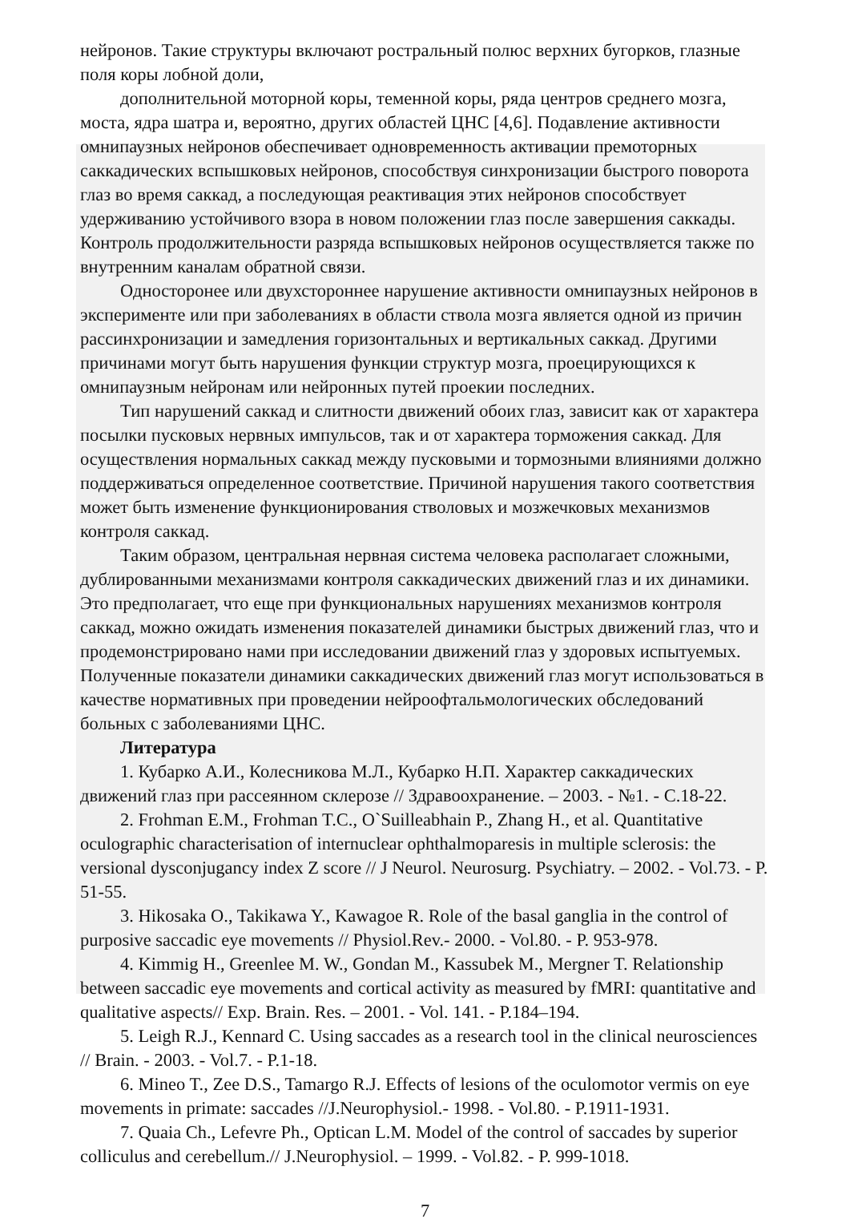нейронов. Такие структуры включают ростральный полюс верхних бугорков, глазные поля коры лобной доли,
дополнительной моторной коры, теменной коры, ряда центров среднего мозга, моста, ядра шатра и, вероятно, других областей ЦНС [4,6]. Подавление активности омнипаузных нейронов обеспечивает одновременность активации премоторных саккадических вспышковых нейронов, способствуя синхронизации быстрого поворота глаз во время саккад, а последующая реактивация этих нейронов способствует удерживанию устойчивого взора в новом положении глаз после завершения саккады. Контроль продолжительности разряда вспышковых нейронов осуществляется также по внутренним каналам обратной связи.
Односторонее или двухстороннее нарушение активности омнипаузных нейронов в эксперименте или при заболеваниях в области ствола мозга является одной из причин рассинхронизации и замедления горизонтальных и вертикальных саккад. Другими причинами могут быть нарушения функции структур мозга, проецирующихся к омнипаузным нейронам или нейронных путей проекии последних.
Тип нарушений саккад и слитности движений обоих глаз, зависит как от характера посылки пусковых нервных импульсов, так и от характера торможения саккад. Для осуществления нормальных саккад между пусковыми и тормозными влияниями должно поддерживаться определенное соответствие. Причиной нарушения такого соответствия может быть изменение функционирования стволовых и мозжечковых механизмов контроля саккад.
Таким образом, центральная нервная система человека располагает сложными, дублированными механизмами контроля саккадических движений глаз и их динамики. Это предполагает, что еще при функциональных нарушениях механизмов контроля саккад, можно ожидать изменения показателей динамики быстрых движений глаз, что и продемонстрировано нами при исследовании движений глаз у здоровых испытуемых. Полученные показатели динамики саккадических движений глаз могут использоваться в качестве нормативных при проведении нейроофтальмологических обследований больных с заболеваниями ЦНС.
Литература
1. Кубарко А.И., Колесникова М.Л., Кубарко Н.П. Характер саккадических движений глаз при рассеянном склерозе // Здравоохранение. – 2003. - №1. - С.18-22.
2. Frohman E.M., Frohman T.C., O`Suilleabhain P., Zhang H., et al. Quantitative oculographic characterisation of internuclear ophthalmoparesis in multiple sclerosis: the versional dysconjugancy index Z score // J Neurol. Neurosurg. Psychiatry. – 2002. - Vol.73. - P. 51-55.
3. Hikosaka O., Takikawa Y., Kawagoe R. Role of the basal ganglia in the control of purposive saccadic eye movements // Physiol.Rev.- 2000. - Vol.80. - P. 953-978.
4. Kimmig H., Greenlee M. W., Gondan M., Kassubek M., Mergner T. Relationship between saccadic eye movements and cortical activity as measured by fMRI: quantitative and qualitative aspects// Exp. Brain. Res. – 2001. - Vol. 141. - P.184–194.
5. Leigh R.J., Kennard C. Using saccades as a research tool in the clinical neurosciences // Brain. - 2003. - Vol.7. - P.1-18.
6. Mineo T., Zee D.S., Tamargo R.J. Effects of lesions of the oculomotor vermis on eye movements in primate: saccades //J.Neurophysiol.- 1998. - Vol.80. - P.1911-1931.
7. Quaia Ch., Lefevre Ph., Optican L.M. Model of the control of saccades by superior colliculus and cerebellum.// J.Neurophysiol. – 1999. - Vol.82. - P. 999-1018.
7